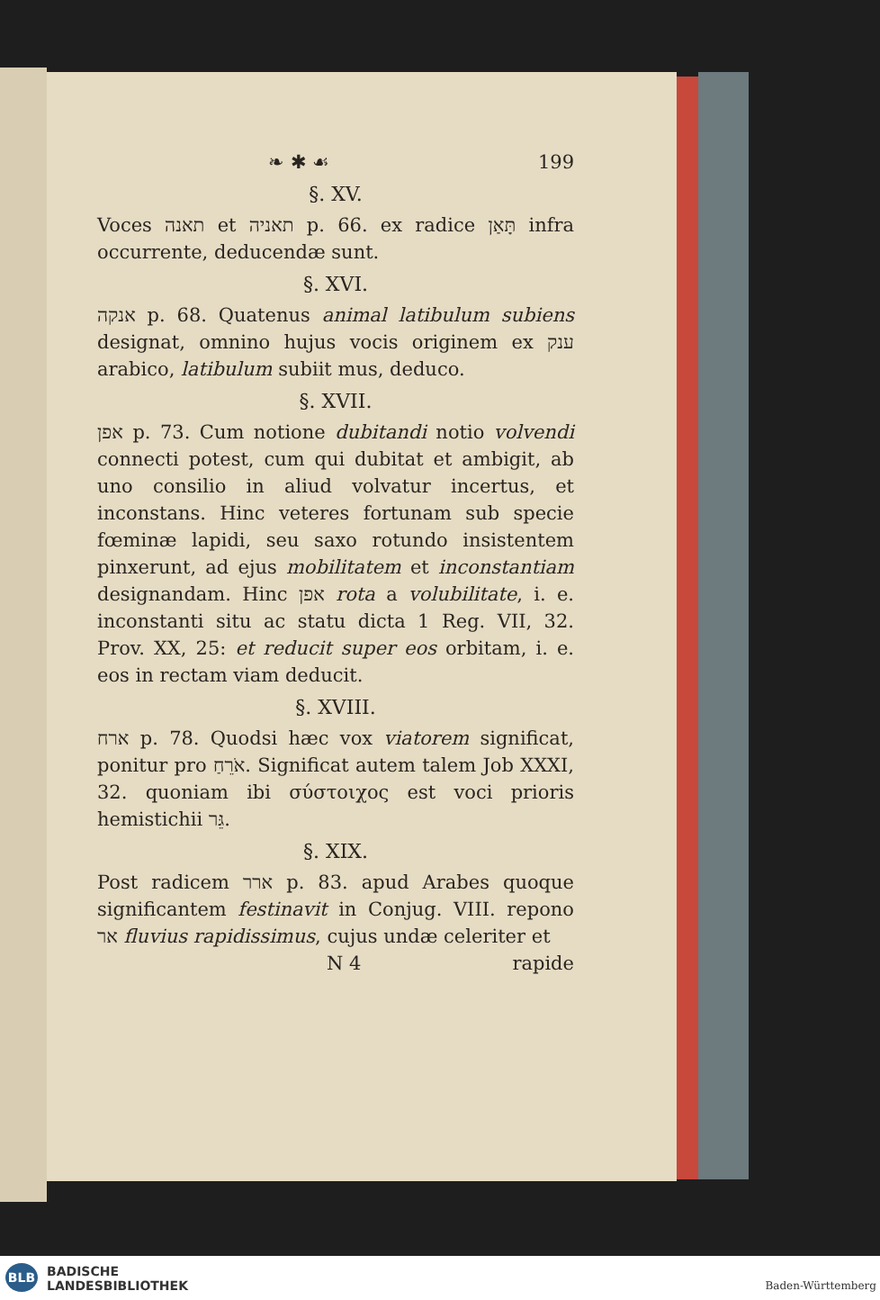❧ ✱ ☙ 199
§. XV.
Voces תאנה et תאניה p. 66. ex radice תָּאַן infra occurrente, deducendæ sunt.
§. XVI.
אנקה p. 68. Quatenus animal latibulum subiens designat, omnino hujus vocis originem ex ענק arabico, latibulum subiit mus, deduco.
§. XVII.
אפן p. 73. Cum notione dubitandi notio volvendi connecti potest, cum qui dubitat et ambigit, ab uno consilio in aliud volvatur incertus, et inconstans. Hinc veteres fortunam sub specie fœminæ lapidi, seu saxo rotundo insistentem pinxerunt, ad ejus mobilitatem et inconstantiam designandam. Hinc אפן rota a volubilitate, i. e. inconstanti situ ac statu dicta 1 Reg. VII, 32. Prov. XX, 25: et reducit super eos orbitam, i. e. eos in rectam viam deducit.
§. XVIII.
ארח p. 78. Quodsi hæc vox viatorem significat, ponitur pro אֹרֵחַ. Significat autem talem Job XXXI, 32. quoniam ibi σύστοιχος est voci prioris hemistichii גֵּר.
§. XIX.
Post radicem ארר p. 83. apud Arabes quoque significantem festinavit in Conjug. VIII. repono אר fluvius rapidissimus, cujus undæ celeriter et
N 4 rapide
BLB BADISCHE
LANDESBIBLIOTHEK
Baden-Württemberg